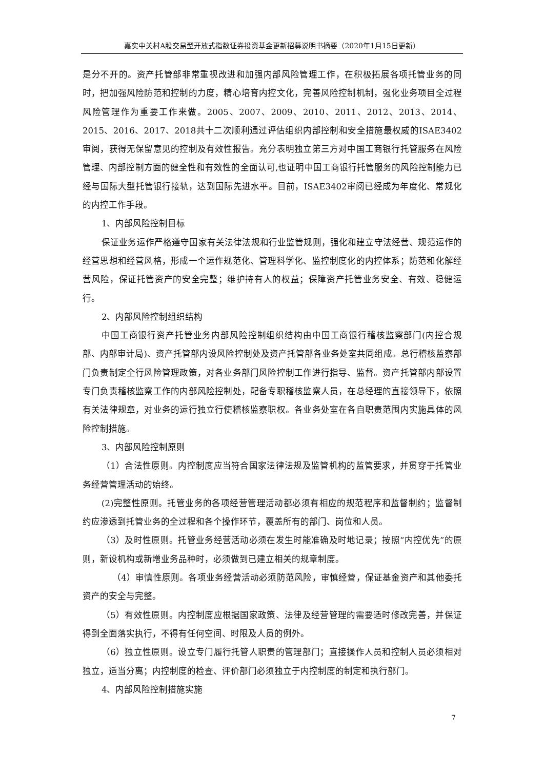嘉实中关村A股交易型开放式指数证券投资基金更新招募说明书摘要（2020年1月15日更新）
是分不开的。资产托管部非常重视改进和加强内部风险管理工作，在积极拓展各项托管业务的同时，把加强风险防范和控制的力度，精心培育内控文化，完善风险控制机制，强化业务项目全过程风险管理作为重要工作来做。2005、2007、2009、2010、2011、2012、2013、2014、2015、2016、2017、2018共十二次顺利通过评估组织内部控制和安全措施最权威的ISAE3402审阅，获得无保留意见的控制及有效性报告。充分表明独立第三方对中国工商银行托管服务在风险管理、内部控制方面的健全性和有效性的全面认可,也证明中国工商银行托管服务的风险控制能力已经与国际大型托管银行接轨，达到国际先进水平。目前，ISAE3402审阅已经成为年度化、常规化的内控工作手段。
1、内部风险控制目标
保证业务运作严格遵守国家有关法律法规和行业监管规则，强化和建立守法经营、规范运作的经营思想和经营风格，形成一个运作规范化、管理科学化、监控制度化的内控体系；防范和化解经营风险，保证托管资产的安全完整；维护持有人的权益；保障资产托管业务安全、有效、稳健运行。
2、内部风险控制组织结构
中国工商银行资产托管业务内部风险控制组织结构由中国工商银行稽核监察部门(内控合规部、内部审计局)、资产托管部内设风险控制处及资产托管部各业务处室共同组成。总行稽核监察部门负责制定全行风险管理政策，对各业务部门风险控制工作进行指导、监督。资产托管部内部设置专门负责稽核监察工作的内部风险控制处，配备专职稽核监察人员，在总经理的直接领导下，依照有关法律规章，对业务的运行独立行使稽核监察职权。各业务处室在各自职责范围内实施具体的风险控制措施。
3、内部风险控制原则
（1）合法性原则。内控制度应当符合国家法律法规及监管机构的监管要求，并贯穿于托管业务经营管理活动的始终。
(2)完整性原则。托管业务的各项经营管理活动都必须有相应的规范程序和监督制约；监督制约应渗透到托管业务的全过程和各个操作环节，覆盖所有的部门、岗位和人员。
（3）及时性原则。托管业务经营活动必须在发生时能准确及时地记录；按照“内控优先”的原则，新设机构或新增业务品种时，必须做到已建立相关的规章制度。
（4）审慎性原则。各项业务经营活动必须防范风险，审慎经营，保证基金资产和其他委托资产的安全与完整。
（5）有效性原则。内控制度应根据国家政策、法律及经营管理的需要适时修改完善，并保证得到全面落实执行，不得有任何空间、时限及人员的例外。
（6）独立性原则。设立专门履行托管人职责的管理部门；直接操作人员和控制人员必须相对独立，适当分离；内控制度的检查、评价部门必须独立于内控制度的制定和执行部门。
4、内部风险控制措施实施
7